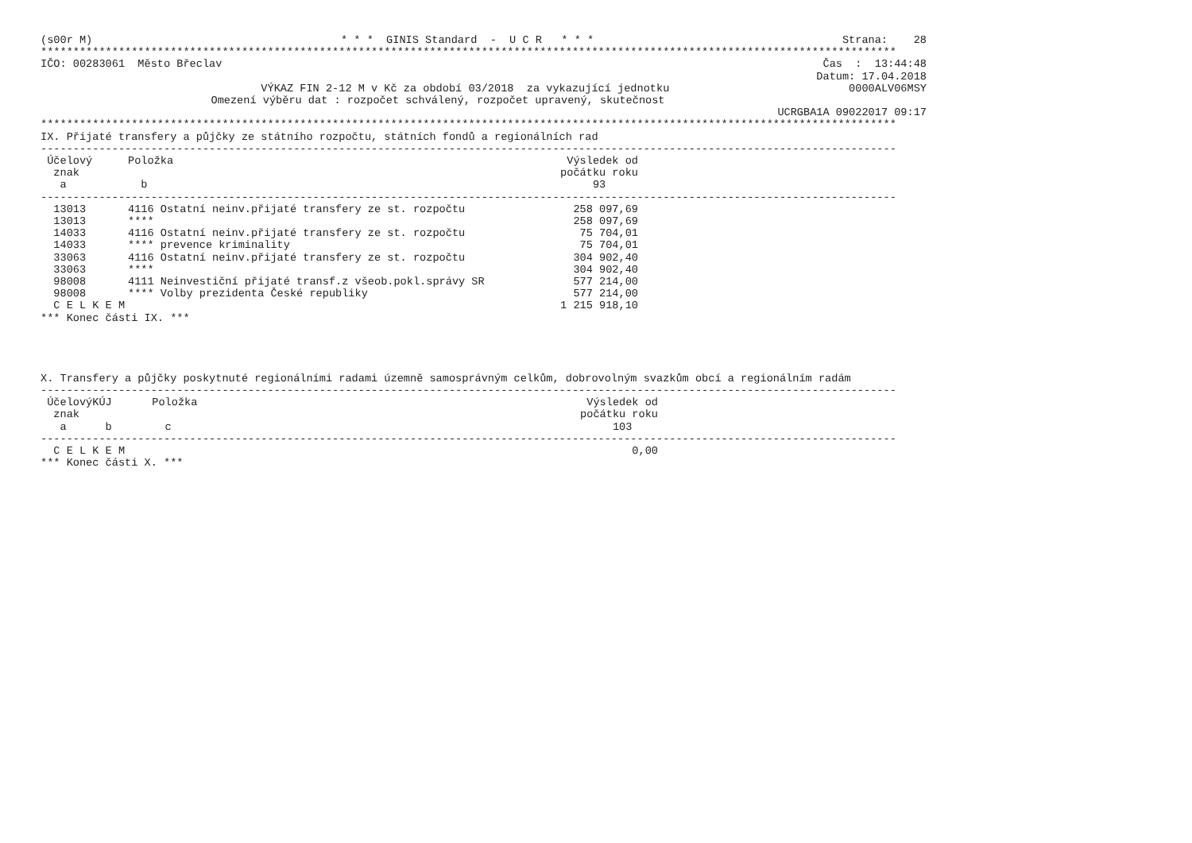(s00r M) * * * GINIS Standard - U C R * * * Strana: 28
************************************************************************************************************************************
IČO: 00283061 Město Břeclav Čas : 13:44:48
Datum: 17.04.2018
VÝKAZ FIN 2-12 M v Kč za období 03/2018 za vykazující jednotku 0000ALV06MSY
Omezení výběru dat : rozpočet schválený, rozpočet upravený, skutečnost
UCRGBA1A 09022017 09:17
************************************************************************************************************************************
IX. Přijaté transfery a půjčky ze státního rozpočtu, státních fondů a regionálních rad
------------------------------------------------------------------------------------------------------------------------------------
| Účelový znak a | Položka b | Výsledek od počátku roku 93 |
| --- | --- | --- |
------------------------------------------------------------------------------------------------------------------------------------
| 13013 | 4116 Ostatní neinv.přijaté transfery ze st. rozpočtu | 258 097,69 |
| 13013 | **** | 258 097,69 |
| 14033 | 4116 Ostatní neinv.přijaté transfery ze st. rozpočtu | 75 704,01 |
| 14033 | **** prevence kriminality | 75 704,01 |
| 33063 | 4116 Ostatní neinv.přijaté transfery ze st. rozpočtu | 304 902,40 |
| 33063 | **** | 304 902,40 |
| 98008 | 4111 Neinvestiční přijaté transf.z všeob.pokl.správy SR | 577 214,00 |
| 98008 | **** Volby prezidenta České republiky | 577 214,00 |
| C E L K E M | | 1 215 918,10 |
*** Konec části IX. ***
X. Transfery a půjčky poskytnuté regionálními radami územně samosprávným celkům, dobrovolným svazkům obcí a regionálním radám
------------------------------------------------------------------------------------------------------------------------------------
| Účelový znak a | KÚJ b | Položka c | Výsledek od počátku roku 103 |
| --- | --- | --- | --- |
------------------------------------------------------------------------------------------------------------------------------------
| C E L K E M | 0,00 |
*** Konec části X. ***